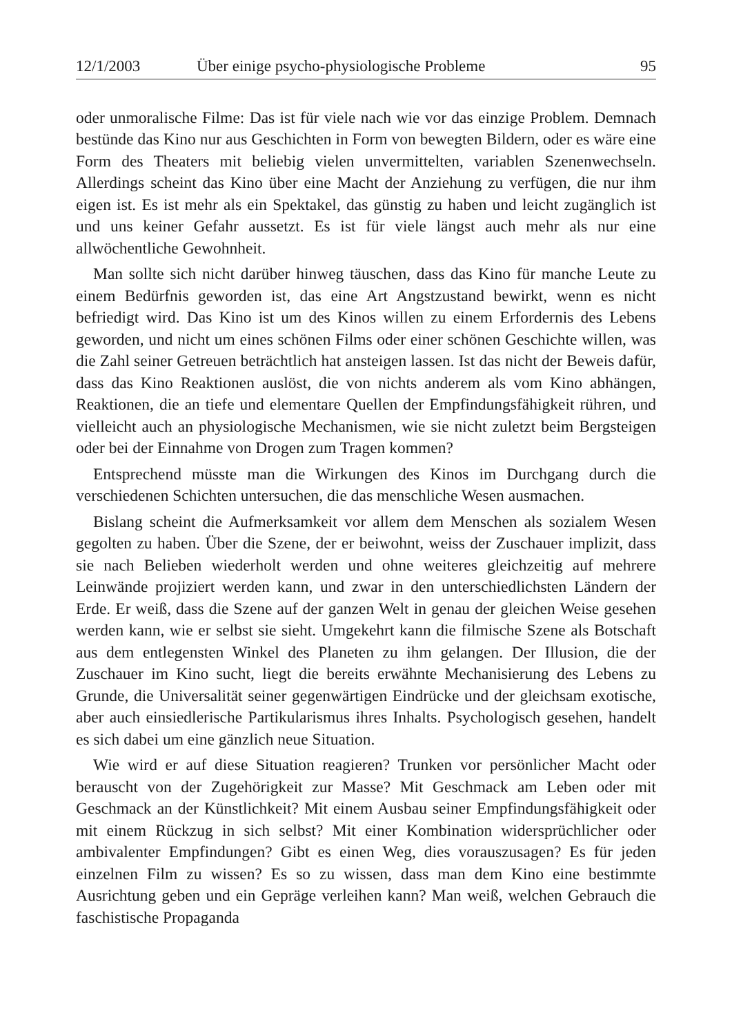12/1/2003 Über einige psycho-physiologische Probleme 95
oder unmoralische Filme: Das ist für viele nach wie vor das einzige Problem. Demnach bestünde das Kino nur aus Geschichten in Form von bewegten Bildern, oder es wäre eine Form des Theaters mit beliebig vielen unvermittelten, variablen Szenenwechseln. Allerdings scheint das Kino über eine Macht der Anziehung zu verfügen, die nur ihm eigen ist. Es ist mehr als ein Spektakel, das günstig zu haben und leicht zugänglich ist und uns keiner Gefahr aussetzt. Es ist für viele längst auch mehr als nur eine allwöchentliche Gewohnheit.
Man sollte sich nicht darüber hinweg täuschen, dass das Kino für manche Leute zu einem Bedürfnis geworden ist, das eine Art Angstzustand bewirkt, wenn es nicht befriedigt wird. Das Kino ist um des Kinos willen zu einem Erfordernis des Lebens geworden, und nicht um eines schönen Films oder einer schönen Geschichte willen, was die Zahl seiner Getreuen beträchtlich hat ansteigen lassen. Ist das nicht der Beweis dafür, dass das Kino Reaktionen auslöst, die von nichts anderem als vom Kino abhängen, Reaktionen, die an tiefe und elementare Quellen der Empfindungsfähigkeit rühren, und vielleicht auch an physiologische Mechanismen, wie sie nicht zuletzt beim Bergsteigen oder bei der Einnahme von Drogen zum Tragen kommen?
Entsprechend müsste man die Wirkungen des Kinos im Durchgang durch die verschiedenen Schichten untersuchen, die das menschliche Wesen ausmachen.
Bislang scheint die Aufmerksamkeit vor allem dem Menschen als sozialem Wesen gegolten zu haben. Über die Szene, der er beiwohnt, weiss der Zuschauer implizit, dass sie nach Belieben wiederholt werden und ohne weiteres gleichzeitig auf mehrere Leinwände projiziert werden kann, und zwar in den unterschiedlichsten Ländern der Erde. Er weiß, dass die Szene auf der ganzen Welt in genau der gleichen Weise gesehen werden kann, wie er selbst sie sieht. Umgekehrt kann die filmische Szene als Botschaft aus dem entlegensten Winkel des Planeten zu ihm gelangen. Der Illusion, die der Zuschauer im Kino sucht, liegt die bereits erwähnte Mechanisierung des Lebens zu Grunde, die Universalität seiner gegenwärtigen Eindrücke und der gleichsam exotische, aber auch einsiedlerische Partikularismus ihres Inhalts. Psychologisch gesehen, handelt es sich dabei um eine gänzlich neue Situation.
Wie wird er auf diese Situation reagieren? Trunken vor persönlicher Macht oder berauscht von der Zugehörigkeit zur Masse? Mit Geschmack am Leben oder mit Geschmack an der Künstlichkeit? Mit einem Ausbau seiner Empfindungsfähigkeit oder mit einem Rückzug in sich selbst? Mit einer Kombination widersprüchlicher oder ambivalenter Empfindungen? Gibt es einen Weg, dies vorauszusagen? Es für jeden einzelnen Film zu wissen? Es so zu wissen, dass man dem Kino eine bestimmte Ausrichtung geben und ein Gepräge verleihen kann? Man weiß, welchen Gebrauch die faschistische Propaganda